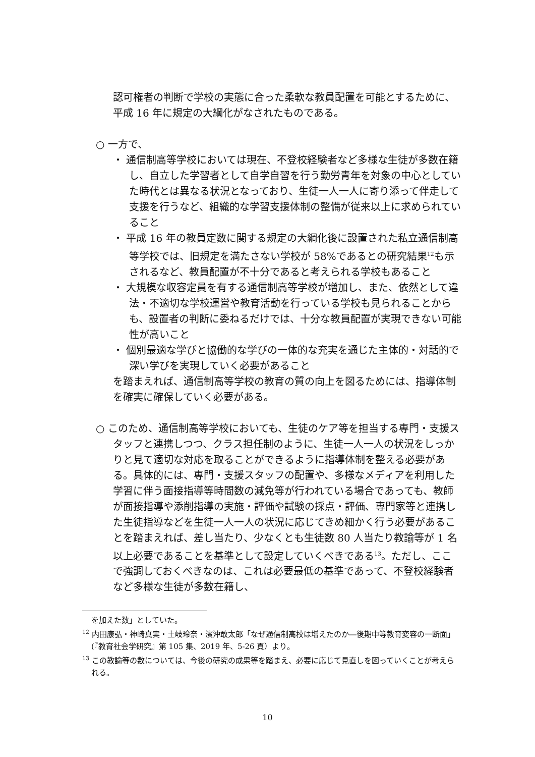認可権者の判断で学校の実態に合った柔軟な教員配置を可能とするために、平成 16 年に規定の大綱化がなされたものである。
○ 一方で、
・ 通信制高等学校においては現在、不登校経験者など多様な生徒が多数在籍し、自立した学習者として自学自習を行う勤労青年を対象の中心としていた時代とは異なる状況となっており、生徒一人一人に寄り添って伴走して支援を行うなど、組織的な学習支援体制の整備が従来以上に求められていること
・ 平成 16 年の教員定数に関する規定の大綱化後に設置された私立通信制高等学校では、旧規定を満たさない学校が 58%であるとの研究結果<sup>12</sup>も示されるなど、教員配置が不十分であると考えられる学校もあること
・ 大規模な収容定員を有する通信制高等学校が増加し、また、依然として違法・不適切な学校運営や教育活動を行っている学校も見られることからも、設置者の判断に委ねるだけでは、十分な教員配置が実現できない可能性が高いこと
・ 個別最適な学びと協働的な学びの一体的な充実を通じた主体的・対話的で深い学びを実現していく必要があること
を踏まえれば、通信制高等学校の教育の質の向上を図るためには、指導体制を確実に確保していく必要がある。
○ このため、通信制高等学校においても、生徒のケア等を担当する専門・支援スタッフと連携しつつ、クラス担任制のように、生徒一人一人の状況をしっかりと見て適切な対応を取ることができるように指導体制を整える必要がある。具体的には、専門・支援スタッフの配置や、多様なメディアを利用した学習に伴う面接指導等時間数の減免等が行われている場合であっても、教師が面接指導や添削指導の実施・評価や試験の採点・評価、専門家等と連携した生徒指導などを生徒一人一人の状況に応じてきめ細かく行う必要があることを踏まえれば、差し当たり、少なくとも生徒数 80 人当たり教諭等が 1 名以上必要であることを基準として設定していくべきである<sup>13</sup>。ただし、ここで強調しておくべきなのは、これは必要最低の基準であって、不登校経験者など多様な生徒が多数在籍し、
を加えた数」としていた。
<sup>12</sup> 内田康弘・神崎真実・土岐玲奈・濱沖敢太郎「なぜ通信制高校は増えたのか―後期中等教育変容の一断面」(『教育社会学研究』第 105 集、2019 年、5-26 頁）より。
<sup>13</sup> この教諭等の数については、今後の研究の成果等を踏まえ、必要に応じて見直しを図っていくことが考えられる。
10